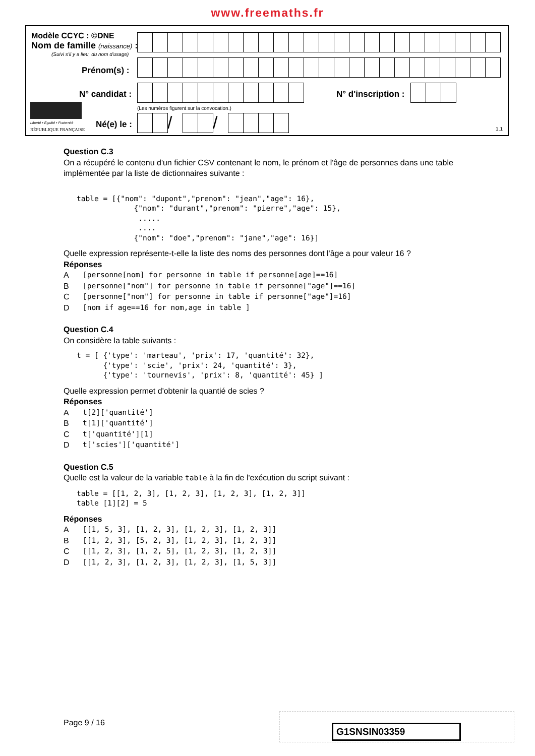www.freemaths.fr
Modèle CCYC : ©DNE
Nom de famille (naissance) :
(Suivi s'il y a lieu, du nom d'usage)
Prénom(s) :
N° candidat : N° d'inscription :
(Les numéros figurent sur la convocation.)
Liberté • Égalité • Fraternité
RÉPUBLIQUE FRANÇAISE Né(e) le :
/ /
1.1
Question C.3
On a récupéré le contenu d'un fichier CSV contenant le nom, le prénom et l'âge de personnes dans une table implémentée par la liste de dictionnaires suivante :
table = [{"nom": "dupont","prenom": "jean","age": 16},
             {"nom": "durant","prenom": "pierre","age": 15},
              .....
              ....
             {"nom": "doe","prenom": "jane","age": 16}]
Quelle expression représente-t-elle la liste des noms des personnes dont l'âge a pour valeur 16 ?
Réponses
A [personne[nom] for personne in table if personne[age]==16]
B [personne["nom"] for personne in table if personne["age"]==16]
C [personne["nom"] for personne in table if personne["age"]=16]
D [nom if age==16 for nom,age in table ]
Question C.4
On considère la table suivants :
t = [ {'type': 'marteau', 'prix': 17, 'quantité': 32},
      {'type': 'scie', 'prix': 24, 'quantité': 3},
      {'type': 'tournevis', 'prix': 8, 'quantité': 45} ]
Quelle expression permet d'obtenir la quantié de scies ?
Réponses
At[2]['quantité']
Bt[1]['quantité']
Ct['quantité'][1]
Dt['scies']['quantité']
Question C.5
Quelle est la valeur de la variable table à la fin de l'exécution du script suivant :
table = [[1, 2, 3], [1, 2, 3], [1, 2, 3], [1, 2, 3]]
table [1][2] = 5
Réponses
A [[1, 5, 3], [1, 2, 3], [1, 2, 3], [1, 2, 3]]
B [[1, 2, 3], [5, 2, 3], [1, 2, 3], [1, 2, 3]]
C [[1, 2, 3], [1, 2, 5], [1, 2, 3], [1, 2, 3]]
D [[1, 2, 3], [1, 2, 3], [1, 2, 3], [1, 5, 3]]
Page 9 / 16 G1SNSIN03359